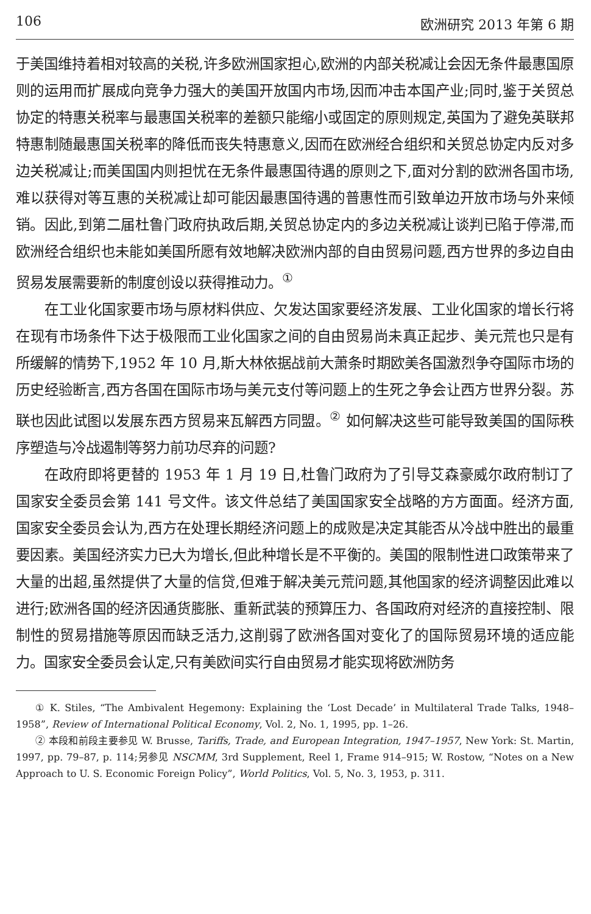106 欧洲研究 2013 年第 6 期
于美国维持着相对较高的关税,许多欧洲国家担心,欧洲的内部关税减让会因无条件最惠国原则的运用而扩展成向竞争力强大的美国开放国内市场,因而冲击本国产业;同时,鉴于关贸总协定的特惠关税率与最惠国关税率的差额只能缩小或固定的原则规定,英国为了避免英联邦特惠制随最惠国关税率的降低而丧失特惠意义,因而在欧洲经合组织和关贸总协定内反对多边关税减让;而美国国内则担忧在无条件最惠国待遇的原则之下,面对分割的欧洲各国市场,难以获得对等互惠的关税减让却可能因最惠国待遇的普惠性而引致单边开放市场与外来倾销。因此,到第二届杜鲁门政府执政后期,关贸总协定内的多边关税减让谈判已陷于停滞,而欧洲经合组织也未能如美国所愿有效地解决欧洲内部的自由贸易问题,西方世界的多边自由贸易发展需要新的制度创设以获得推动力。<sup>①</sup>
在工业化国家要市场与原材料供应、欠发达国家要经济发展、工业化国家的增长行将在现有市场条件下达于极限而工业化国家之间的自由贸易尚未真正起步、美元荒也只是有所缓解的情势下,1952 年 10 月,斯大林依据战前大萧条时期欧美各国激烈争夺国际市场的历史经验断言,西方各国在国际市场与美元支付等问题上的生死之争会让西方世界分裂。苏联也因此试图以发展东西方贸易来瓦解西方同盟。<sup>②</sup> 如何解决这些可能导致美国的国际秩序塑造与冷战遏制等努力前功尽弃的问题?
在政府即将更替的 1953 年 1 月 19 日,杜鲁门政府为了引导艾森豪威尔政府制订了国家安全委员会第 141 号文件。该文件总结了美国国家安全战略的方方面面。经济方面,国家安全委员会认为,西方在处理长期经济问题上的成败是决定其能否从冷战中胜出的最重要因素。美国经济实力已大为增长,但此种增长是不平衡的。美国的限制性进口政策带来了大量的出超,虽然提供了大量的信贷,但难于解决美元荒问题,其他国家的经济调整因此难以进行;欧洲各国的经济因通货膨胀、重新武装的预算压力、各国政府对经济的直接控制、限制性的贸易措施等原因而缺乏活力,这削弱了欧洲各国对变化了的国际贸易环境的适应能力。国家安全委员会认定,只有美欧间实行自由贸易才能实现将欧洲防务
① K. Stiles, “The Ambivalent Hegemony: Explaining the ‘Lost Decade’ in Multilateral Trade Talks, 1948–1958”, Review of International Political Economy, Vol. 2, No. 1, 1995, pp. 1–26.
② 本段和前段主要参见 W. Brusse, Tariffs, Trade, and European Integration, 1947–1957, New York: St. Martin, 1997, pp. 79–87, p. 114;另参见 NSCMM, 3rd Supplement, Reel 1, Frame 914–915; W. Rostow, “Notes on a New Approach to U. S. Economic Foreign Policy”, World Politics, Vol. 5, No. 3, 1953, p. 311.